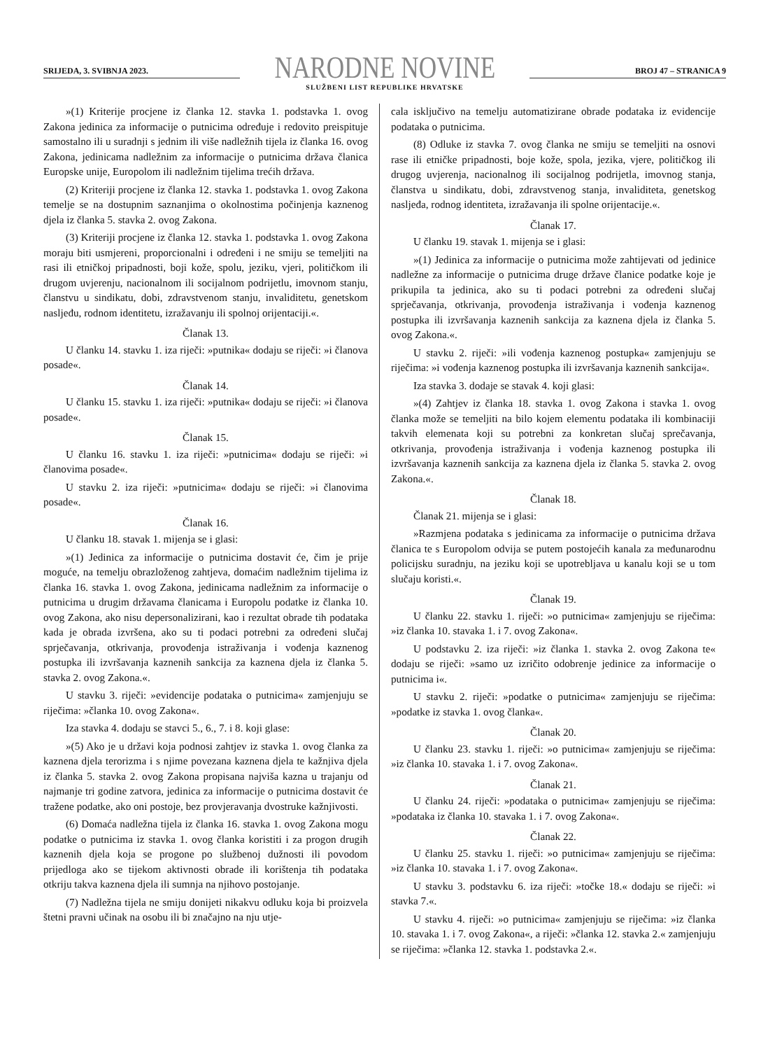SRIJEDA, 3. SVIBNJA 2023.
NARODNE NOVINE
SLUŽBENI LIST REPUBLIKE HRVATSKE
BROJ 47 – STRANICA 9
»(1) Kriterije procjene iz članka 12. stavka 1. podstavka 1. ovog Zakona jedinica za informacije o putnicima određuje i redovito preispituje samostalno ili u suradnji s jednim ili više nadležnih tijela iz članka 16. ovog Zakona, jedinicama nadležnim za informacije o putnicima država članica Europske unije, Europolom ili nadležnim tijelima trećih država.
(2) Kriteriji procjene iz članka 12. stavka 1. podstavka 1. ovog Zakona temelje se na dostupnim saznanjima o okolnostima počinjenja kaznenog djela iz članka 5. stavka 2. ovog Zakona.
(3) Kriteriji procjene iz članka 12. stavka 1. podstavka 1. ovog Zakona moraju biti usmjereni, proporcionalni i određeni i ne smiju se temeljiti na rasi ili etničkoj pripadnosti, boji kože, spolu, jeziku, vjeri, političkom ili drugom uvjerenju, nacionalnom ili socijalnom podrijetlu, imovnom stanju, članstvu u sindikatu, dobi, zdravstvenom stanju, invaliditetu, genetskom nasljeđu, rodnom identitetu, izražavanju ili spolnoj orijentaciji.«.
Članak 13.
U članku 14. stavku 1. iza riječi: »putnika« dodaju se riječi: »i članova posade«.
Članak 14.
U članku 15. stavku 1. iza riječi: »putnika« dodaju se riječi: »i članova posade«.
Članak 15.
U članku 16. stavku 1. iza riječi: »putnicima« dodaju se riječi: »i članovima posade«.
U stavku 2. iza riječi: »putnicima« dodaju se riječi: »i članovima posade«.
Članak 16.
U članku 18. stavak 1. mijenja se i glasi:
»(1) Jedinica za informacije o putnicima dostavit će, čim je prije moguće, na temelju obrazloženog zahtjeva, domaćim nadležnim tijelima iz članka 16. stavka 1. ovog Zakona, jedinicama nadležnim za informacije o putnicima u drugim državama članicama i Europolu podatke iz članka 10. ovog Zakona, ako nisu depersonalizirani, kao i rezultat obrade tih podataka kada je obrada izvršena, ako su ti podaci potrebni za određeni slučaj sprječavanja, otkrivanja, provođenja istraživanja i vođenja kaznenog postupka ili izvršavanja kaznenih sankcija za kaznena djela iz članka 5. stavka 2. ovog Zakona.«.
U stavku 3. riječi: »evidencije podataka o putnicima« zamjenjuju se riječima: »članka 10. ovog Zakona«.
Iza stavka 4. dodaju se stavci 5., 6., 7. i 8. koji glase:
»(5) Ako je u državi koja podnosi zahtjev iz stavka 1. ovog članka za kaznena djela terorizma i s njime povezana kaznena djela te kažnjiva djela iz članka 5. stavka 2. ovog Zakona propisana najviša kazna u trajanju od najmanje tri godine zatvora, jedinica za informacije o putnicima dostavit će tražene podatke, ako oni postoje, bez provjeravanja dvostruke kažnjivosti.
(6) Domaća nadležna tijela iz članka 16. stavka 1. ovog Zakona mogu podatke o putnicima iz stavka 1. ovog članka koristiti i za progon drugih kaznenih djela koja se progone po službenoj dužnosti ili povodom prijedloga ako se tijekom aktivnosti obrade ili korištenja tih podataka otkriju takva kaznena djela ili sumnja na njihovo postojanje.
(7) Nadležna tijela ne smiju donijeti nikakvu odluku koja bi proizvela štetni pravni učinak na osobu ili bi značajno na nju utje-
cala isključivo na temelju automatizirane obrade podataka iz evidencije podataka o putnicima.
(8) Odluke iz stavka 7. ovog članka ne smiju se temeljiti na osnovi rase ili etničke pripadnosti, boje kože, spola, jezika, vjere, političkog ili drugog uvjerenja, nacionalnog ili socijalnog podrijetla, imovnog stanja, članstva u sindikatu, dobi, zdravstvenog stanja, invaliditeta, genetskog nasljeđa, rodnog identiteta, izražavanja ili spolne orijentacije.«.
Članak 17.
U članku 19. stavak 1. mijenja se i glasi:
»(1) Jedinica za informacije o putnicima može zahtijevati od jedinice nadležne za informacije o putnicima druge države članice podatke koje je prikupila ta jedinica, ako su ti podaci potrebni za određeni slučaj sprječavanja, otkrivanja, provođenja istraživanja i vođenja kaznenog postupka ili izvršavanja kaznenih sankcija za kaznena djela iz članka 5. ovog Zakona.«.
U stavku 2. riječi: »ili vođenja kaznenog postupka« zamjenjuju se riječima: »i vođenja kaznenog postupka ili izvršavanja kaznenih sankcija«.
Iza stavka 3. dodaje se stavak 4. koji glasi:
»(4) Zahtjev iz članka 18. stavka 1. ovog Zakona i stavka 1. ovog članka može se temeljiti na bilo kojem elementu podataka ili kombinaciji takvih elemenata koji su potrebni za konkretan slučaj sprečavanja, otkrivanja, provođenja istraživanja i vođenja kaznenog postupka ili izvršavanja kaznenih sankcija za kaznena djela iz članka 5. stavka 2. ovog Zakona.«.
Članak 18.
Članak 21. mijenja se i glasi:
»Razmjena podataka s jedinicama za informacije o putnicima država članica te s Europolom odvija se putem postojećih kanala za međunarodnu policijsku suradnju, na jeziku koji se upotrebljava u kanalu koji se u tom slučaju koristi.«.
Članak 19.
U članku 22. stavku 1. riječi: »o putnicima« zamjenjuju se riječima: »iz članka 10. stavaka 1. i 7. ovog Zakona«.
U podstavku 2. iza riječi: »iz članka 1. stavka 2. ovog Zakona te« dodaju se riječi: »samo uz izričito odobrenje jedinice za informacije o putnicima i«.
U stavku 2. riječi: »podatke o putnicima« zamjenjuju se riječima: »podatke iz stavka 1. ovog članka«.
Članak 20.
U članku 23. stavku 1. riječi: »o putnicima« zamjenjuju se riječima: »iz članka 10. stavaka 1. i 7. ovog Zakona«.
Članak 21.
U članku 24. riječi: »podataka o putnicima« zamjenjuju se riječima: »podataka iz članka 10. stavaka 1. i 7. ovog Zakona«.
Članak 22.
U članku 25. stavku 1. riječi: »o putnicima« zamjenjuju se riječima: »iz članka 10. stavaka 1. i 7. ovog Zakona«.
U stavku 3. podstavku 6. iza riječi: »točke 18.« dodaju se riječi: »i stavka 7.«.
U stavku 4. riječi: »o putnicima« zamjenjuju se riječima: »iz članka 10. stavaka 1. i 7. ovog Zakona«, a riječi: »članka 12. stavka 2.« zamjenjuju se riječima: »članka 12. stavka 1. podstavka 2.«.